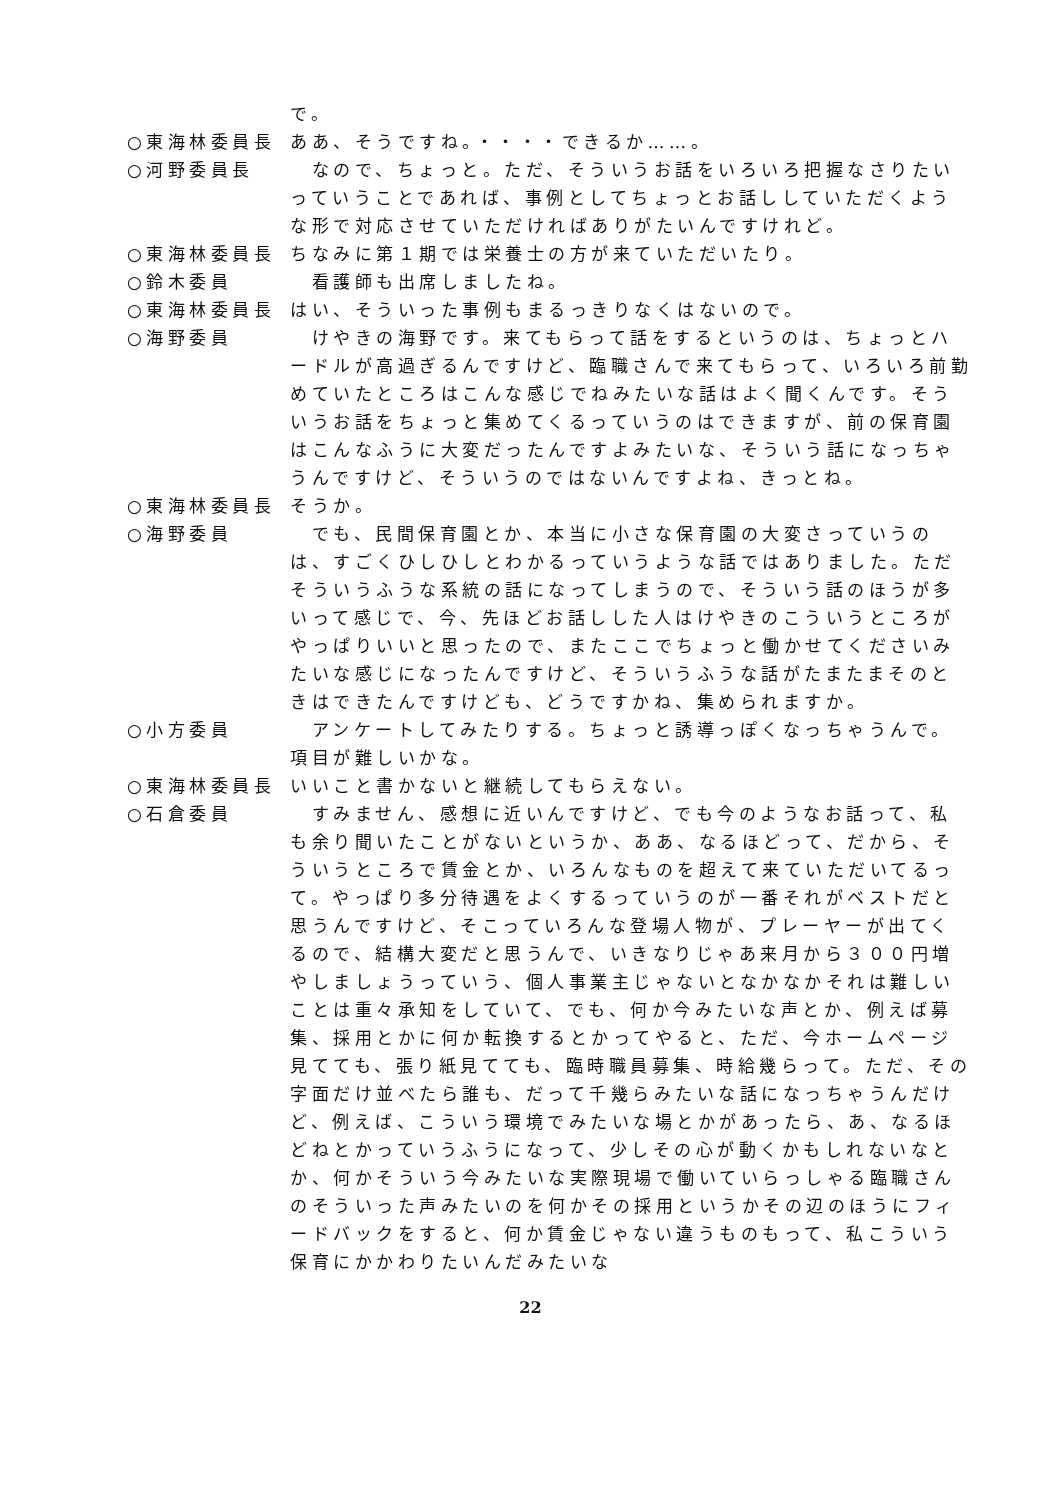で。
○東海林委員長 ああ、そうですね。・・・・できるか……。
○河野委員長 　なので、ちょっと。ただ、そういうお話をいろいろ把握なさりたいっていうことであれば、事例としてちょっとお話ししていただくような形で対応させていただければありがたいんですけれど。
○東海林委員長 ちなみに第１期では栄養士の方が来ていただいたり。
○鈴木委員 　看護師も出席しましたね。
○東海林委員長 はい、そういった事例もまるっきりなくはないので。
○海野委員 　けやきの海野です。来てもらって話をするというのは、ちょっとハードルが高過ぎるんですけど、臨職さんで来てもらって、いろいろ前勤めていたところはこんな感じでねみたいな話はよく聞くんです。そういうお話をちょっと集めてくるっていうのはできますが、前の保育園はこんなふうに大変だったんですよみたいな、そういう話になっちゃうんですけど、そういうのではないんですよね、きっとね。
○東海林委員長 そうか。
○海野委員 　でも、民間保育園とか、本当に小さな保育園の大変さっていうのは、すごくひしひしとわかるっていうような話ではありました。ただそういうふうな系統の話になってしまうので、そういう話のほうが多いって感じで、今、先ほどお話しした人はけやきのこういうところがやっぱりいいと思ったので、またここでちょっと働かせてくださいみたいな感じになったんですけど、そういうふうな話がたまたまそのときはできたんですけども、どうですかね、集められますか。
○小方委員 　アンケートしてみたりする。ちょっと誘導っぽくなっちゃうんで。項目が難しいかな。
○東海林委員長 いいこと書かないと継続してもらえない。
○石倉委員 　すみません、感想に近いんですけど、でも今のようなお話って、私も余り聞いたことがないというか、ああ、なるほどって、だから、そういうところで賃金とか、いろんなものを超えて来ていただいてるって。やっぱり多分待遇をよくするっていうのが一番それがベストだと思うんですけど、そこっていろんな登場人物が、プレーヤーが出てくるので、結構大変だと思うんで、いきなりじゃあ来月から３００円増やしましょうっていう、個人事業主じゃないとなかなかそれは難しいことは重々承知をしていて、でも、何か今みたいな声とか、例えば募集、採用とかに何か転換するとかってやると、ただ、今ホームページ見てても、張り紙見てても、臨時職員募集、時給幾らって。ただ、その字面だけ並べたら誰も、だって千幾らみたいな話になっちゃうんだけど、例えば、こういう環境でみたいな場とかがあったら、あ、なるほどねとかっていうふうになって、少しその心が動くかもしれないなとか、何かそういう今みたいな実際現場で働いていらっしゃる臨職さんのそういった声みたいのを何かその採用というかその辺のほうにフィードバックをすると、何か賃金じゃない違うものもって、私こういう保育にかかわりたいんだみたいな
22